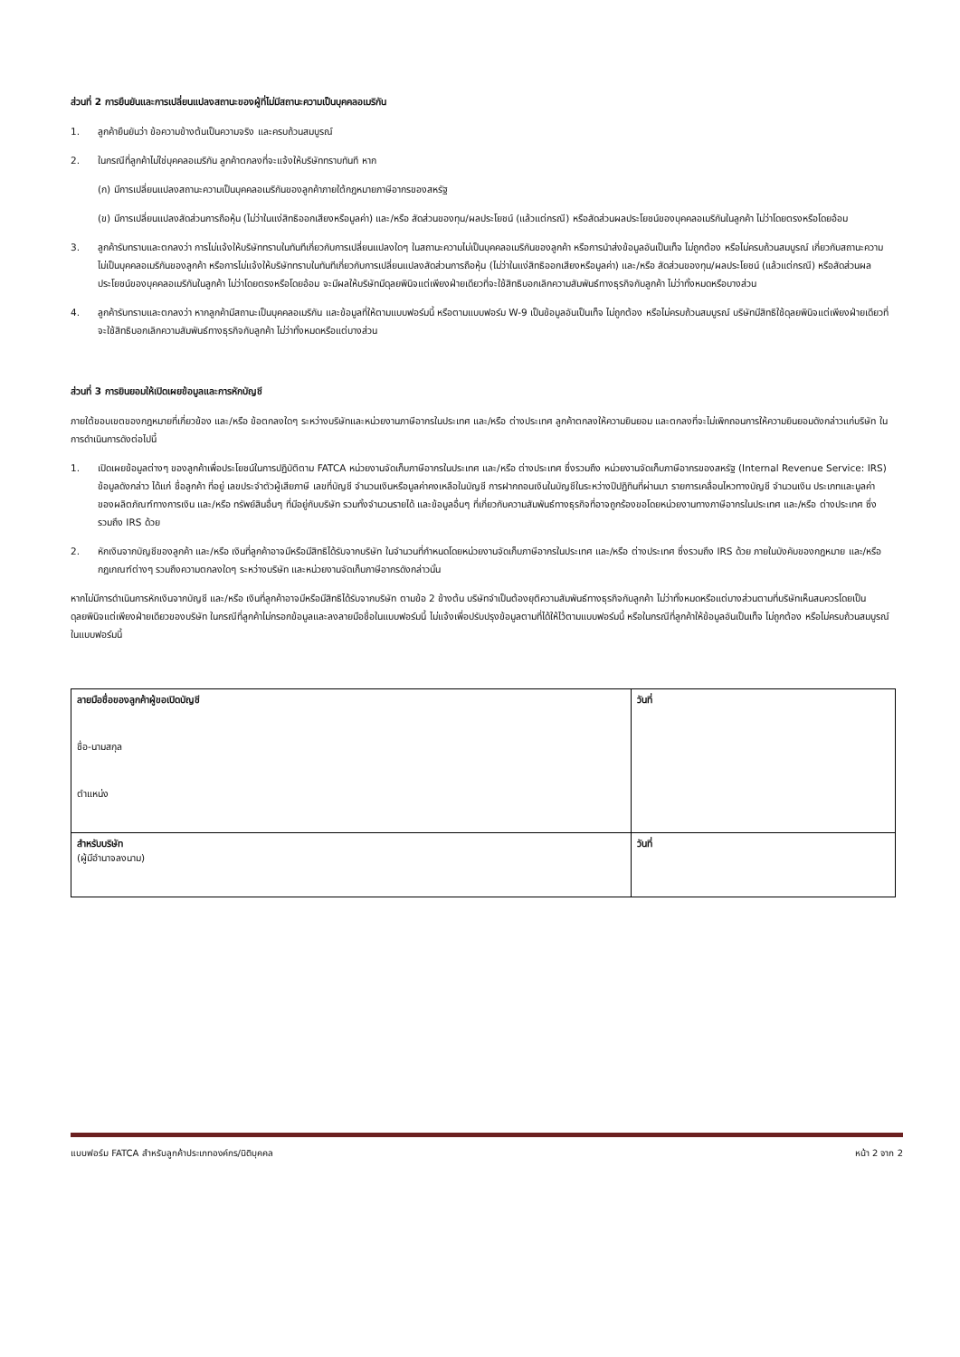ส่วนที่ 2 การยืนยันและการเปลี่ยนแปลงสถานะของผู้ที่ไม่มีสถานะความเป็นบุคคลอเมริกัน
1. ลูกค้ายืนยันว่า ข้อความข้างต้นเป็นความจริง และครบถ้วนสมบูรณ์
2. ในกรณีที่ลูกค้าไม่ใช่บุคคลอเมริกัน ลูกค้าตกลงที่จะแจ้งให้บริษัททราบทันที หาก
(ก) มีการเปลี่ยนแปลงสถานะความเป็นบุคคลอเมริกันของลูกค้าภายใต้กฎหมายภาษีอากรของสหรัฐ
(ข) มีการเปลี่ยนแปลงสัดส่วนการถือหุ้น (ไม่ว่าในแง่สิทธิออกเสียงหรือมูลค่า) และ/หรือ สัดส่วนของทุน/ผลประโยชน์ (แล้วแต่กรณี) หรือสัดส่วนผลประโยชน์ของบุคคลอเมริกันในลูกค้า ไม่ว่าโดยตรงหรือโดยอ้อม
3. ลูกค้ารับทราบและตกลงว่า การไม่แจ้งให้บริษัททราบในทันทีเกี่ยวกับการเปลี่ยนแปลงใดๆ ในสถานะความไม่เป็นบุคคลอเมริกันของลูกค้า หรือการนำส่งข้อมูลอันเป็นเท็จ ไม่ถูกต้อง หรือไม่ครบถ้วนสมบูรณ์ เกี่ยวกับสถานะความไม่เป็นบุคคลอเมริกันของลูกค้า หรือการไม่แจ้งให้บริษัททราบในทันทีเกี่ยวกับการเปลี่ยนแปลงสัดส่วนการถือหุ้น (ไม่ว่าในแง่สิทธิออกเสียงหรือมูลค่า) และ/หรือ สัดส่วนของทุน/ผลประโยชน์ (แล้วแต่กรณี) หรือสัดส่วนผลประโยชน์ของบุคคลอเมริกันในลูกค้า ไม่ว่าโดยตรงหรือโดยอ้อม จะมีผลให้บริษัทมีดุลยพินิจแต่เพียงฝ่ายเดียวที่จะใช้สิทธิบอกเลิกความสัมพันธ์ทางธุรกิจกับลูกค้า ไม่ว่าทั้งหมดหรือบางส่วน
4. ลูกค้ารับทราบและตกลงว่า หากลูกค้ามีสถานะเป็นบุคคลอเมริกัน และข้อมูลที่ให้ตามแบบฟอร์มนี้ หรือตามแบบฟอร์ม W-9 เป็นข้อมูลอันเป็นเท็จ ไม่ถูกต้อง หรือไม่ครบถ้วนสมบูรณ์ บริษัทมีสิทธิใช้ดุลยพินิจแต่เพียงฝ่ายเดียวที่จะใช้สิทธิบอกเลิกความสัมพันธ์ทางธุรกิจกับลูกค้า ไม่ว่าทั้งหมดหรือแต่บางส่วน
ส่วนที่ 3 การยินยอมให้เปิดเผยข้อมูลและการหักบัญชี
ภายใต้ขอบเขตของกฎหมายที่เกี่ยวข้อง และ/หรือ ข้อตกลงใดๆ ระหว่างบริษัทและหน่วยงานภาษีอากรในประเทศ และ/หรือ ต่างประเทศ ลูกค้าตกลงให้ความยินยอม และตกลงที่จะไม่เพิกถอนการให้ความยินยอมดังกล่าวแก่บริษัท ในการดำเนินการดังต่อไปนี้
1. เปิดเผยข้อมูลต่างๆ ของลูกค้าเพื่อประโยชน์ในการปฏิบัติตาม FATCA หน่วยงานจัดเก็บภาษีอากรในประเทศ และ/หรือ ต่างประเทศ ซึ่งรวมถึง หน่วยงานจัดเก็บภาษีอากรของสหรัฐ (Internal Revenue Service: IRS) ข้อมูลดังกล่าว ได้แก่ ชื่อลูกค้า ที่อยู่ เลขประจำตัวผู้เสียภาษี เลขที่บัญชี จำนวนเงินหรือมูลค่าคงเหลือในบัญชี การฝากถอนเงินในบัญชีในระหว่างปีปฏิทินที่ผ่านมา รายการเคลื่อนไหวทางบัญชี จำนวนเงิน ประเภทและมูลค่าของผลิตภัณฑ์ทางการเงิน และ/หรือ ทรัพย์สินอื่นๆ ที่มีอยู่กับบริษัท รวมทั้งจำนวนรายได้ และข้อมูลอื่นๆ ที่เกี่ยวกับความสัมพันธ์ทางธุรกิจที่อาจถูกร้องขอโดยหน่วยงานทางภาษีอากรในประเทศ และ/หรือ ต่างประเทศ ซึ่งรวมถึง IRS ด้วย
2. หักเงินจากบัญชีของลูกค้า และ/หรือ เงินที่ลูกค้าอาจมีหรือมีสิทธิได้รับจากบริษัท ในจำนวนที่กำหนดโดยหน่วยงานจัดเก็บภาษีอากรในประเทศ และ/หรือ ต่างประเทศ ซึ่งรวมถึง IRS ด้วย ภายในบังคับของกฎหมาย และ/หรือ กฎเกณฑ์ต่างๆ รวมถึงความตกลงใดๆ ระหว่างบริษัท และหน่วยงานจัดเก็บภาษีอากรดังกล่าวนั้น
หากไม่มีการดำเนินการหักเงินจากบัญชี และ/หรือ เงินที่ลูกค้าอาจมีหรือมีสิทธิได้รับจากบริษัท ตามข้อ 2 ข้างต้น บริษัทจำเป็นต้องยุติความสัมพันธ์ทางธุรกิจกับลูกค้า ไม่ว่าทั้งหมดหรือแต่บางส่วนตามที่บริษัทเห็นสมควรโดยเป็นดุลยพินิจแต่เพียงฝ่ายเดียวของบริษัท ในกรณีที่ลูกค้าไม่กรอกข้อมูลและลงลายมือชื่อในแบบฟอร์มนี้ ไม่แจ้งเพื่อปรับปรุงข้อมูลตามที่ได้ให้ไว้ตามแบบฟอร์มนี้ หรือในกรณีที่ลูกค้าให้ข้อมูลอันเป็นเท็จ ไม่ถูกต้อง หรือไม่ครบถ้วนสมบูรณ์ในแบบฟอร์มนี้
| ลายมือชื่อของลูกค้าผู้ขอเปิดบัญชี ชื่อ-นามสกุล ตำแหน่ง | วันที่ |
| สำหรับบริษัท (ผู้มีอำนาจลงนาม) | วันที่ |
แบบฟอร์ม FATCA สำหรับลูกค้าประเภทองค์กร/นิติบุคคล หน้า 2 จาก 2